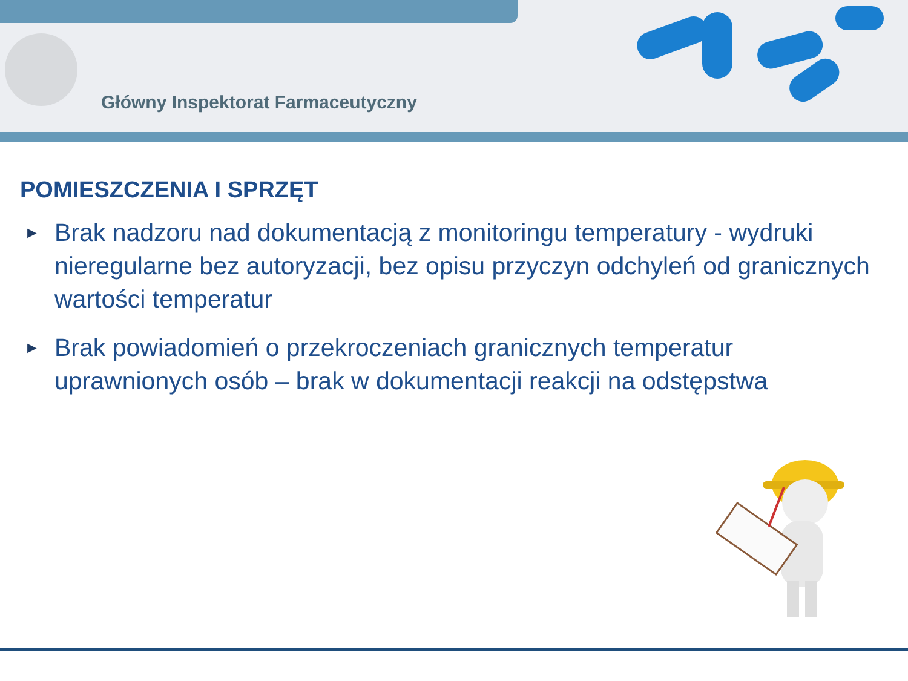Główny Inspektorat Farmaceutyczny
POMIESZCZENIA I SPRZĘT
► Brak nadzoru nad dokumentacją z monitoringu temperatury - wydruki nieregularne bez autoryzacji, bez opisu przyczyn odchyleń od granicznych wartości temperatur
► Brak powiadomień o przekroczeniach granicznych temperatur uprawnionych osób – brak w dokumentacji reakcji na odstępstwa